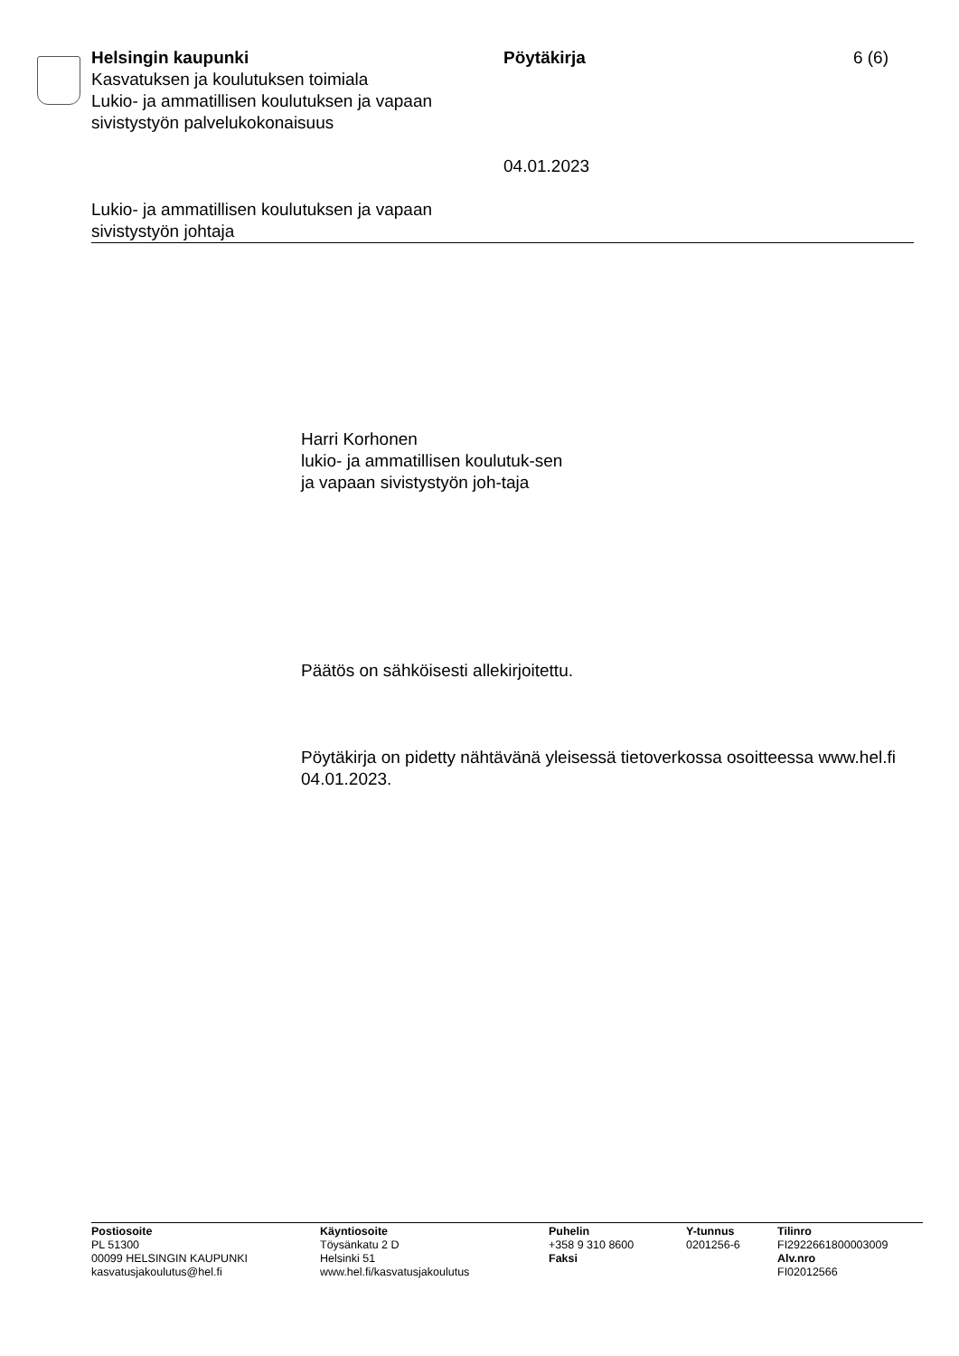Helsingin kaupunki
Kasvatuksen ja koulutuksen toimiala
Lukio- ja ammatillisen koulutuksen ja vapaan sivistystyön palvelukokonaisuus
Pöytäkirja
04.01.2023
6 (6)
Lukio- ja ammatillisen koulutuksen ja vapaan sivistystyön johtaja
Harri Korhonen
lukio- ja ammatillisen koulutuk-sen ja vapaan sivistystyön joh-taja
Päätös on sähköisesti allekirjoitettu.
Pöytäkirja on pidetty nähtävänä yleisessä tietoverkossa osoitteessa www.hel.fi 04.01.2023.
Postiosoite
PL 51300
00099 HELSINGIN KAUPUNKI
kasvatusjakoulutus@hel.fi
Käyntiosoite
Töysänkatu 2 D
Helsinki 51
www.hel.fi/kasvatusjakoulutus
Puhelin
+358 9 310 8600
Faksi
Y-tunnus
0201256-6
Tilinro
FI2922661800003009
Alv.nro
FI02012566